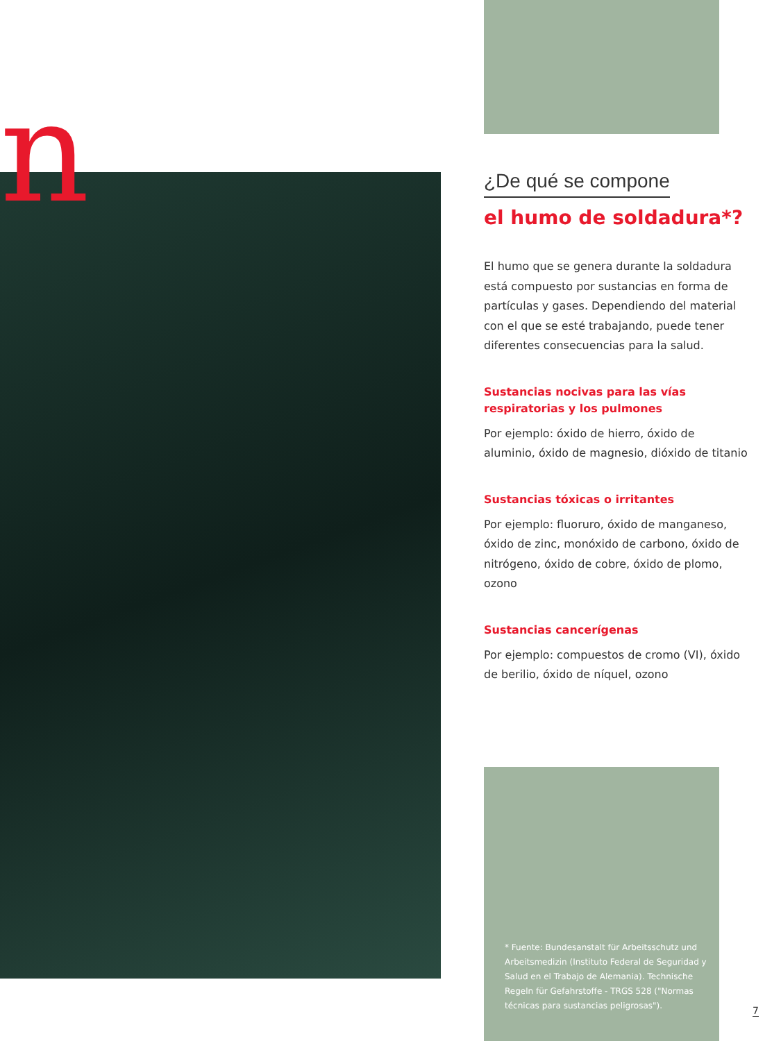n
¿De qué se compone
el humo de soldadura*?
El humo que se genera durante la soldadura está compuesto por sustancias en forma de partículas y gases. Dependiendo del material con el que se esté trabajando, puede tener diferentes consecuencias para la salud.
Sustancias nocivas para las vías respiratorias y los pulmones
Por ejemplo: óxido de hierro, óxido de aluminio, óxido de magnesio, dióxido de titanio
Sustancias tóxicas o irritantes
Por ejemplo: fluoruro, óxido de manganeso, óxido de zinc, monóxido de carbono, óxido de nitrógeno, óxido de cobre, óxido de plomo, ozono
Sustancias cancerígenas
Por ejemplo: compuestos de cromo (VI), óxido de berilio, óxido de níquel, ozono
* Fuente: Bundesanstalt für Arbeitsschutz und Arbeitsmedizin (Instituto Federal de Seguridad y Salud en el Trabajo de Alemania). Technische Regeln für Gefahrstoffe - TRGS 528 ("Normas técnicas para sustancias peligrosas").
7